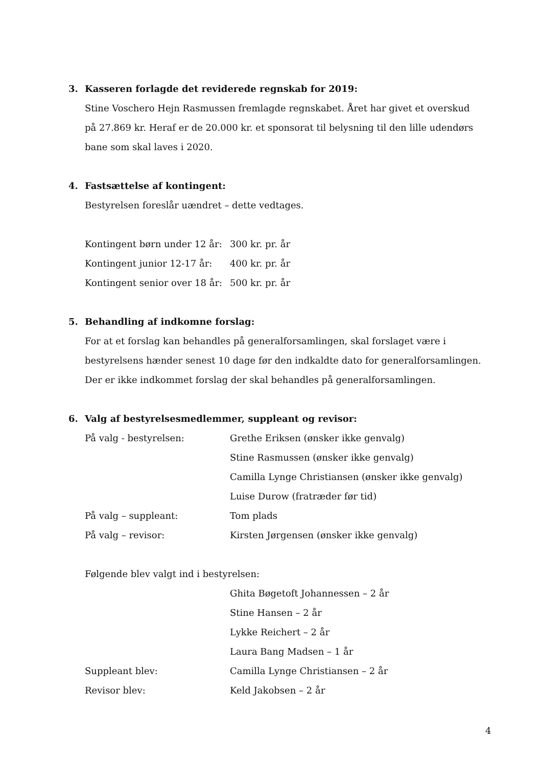3. Kasseren forlagde det reviderede regnskab for 2019:
Stine Voschero Hejn Rasmussen fremlagde regnskabet. Året har givet et overskud på 27.869 kr. Heraf er de 20.000 kr. et sponsorat til belysning til den lille udendørs bane som skal laves i 2020.
4. Fastsættelse af kontingent:
Bestyrelsen foreslår uændret – dette vedtages.
Kontingent børn under 12 år:
300 kr. pr. år
Kontingent junior 12-17 år:
400 kr. pr. år
Kontingent senior over 18 år:
500 kr. pr. år
5. Behandling af indkomne forslag:
For at et forslag kan behandles på generalforsamlingen, skal forslaget være i bestyrelsens hænder senest 10 dage før den indkaldte dato for generalforsamlingen. Der er ikke indkommet forslag der skal behandles på generalforsamlingen.
6. Valg af bestyrelsesmedlemmer, suppleant og revisor:
På valg - bestyrelsen: Grethe Eriksen (ønsker ikke genvalg)
Stine Rasmussen (ønsker ikke genvalg)
Camilla Lynge Christiansen (ønsker ikke genvalg)
Luise Durow (fratræder før tid)
På valg – suppleant: Tom plads
På valg – revisor: Kirsten Jørgensen (ønsker ikke genvalg)
Følgende blev valgt ind i bestyrelsen:
Ghita Bøgetoft Johannessen – 2 år
Stine Hansen – 2 år
Lykke Reichert – 2 år
Laura Bang Madsen – 1 år
Suppleant blev: Camilla Lynge Christiansen – 2 år
Revisor blev: Keld Jakobsen – 2 år
4